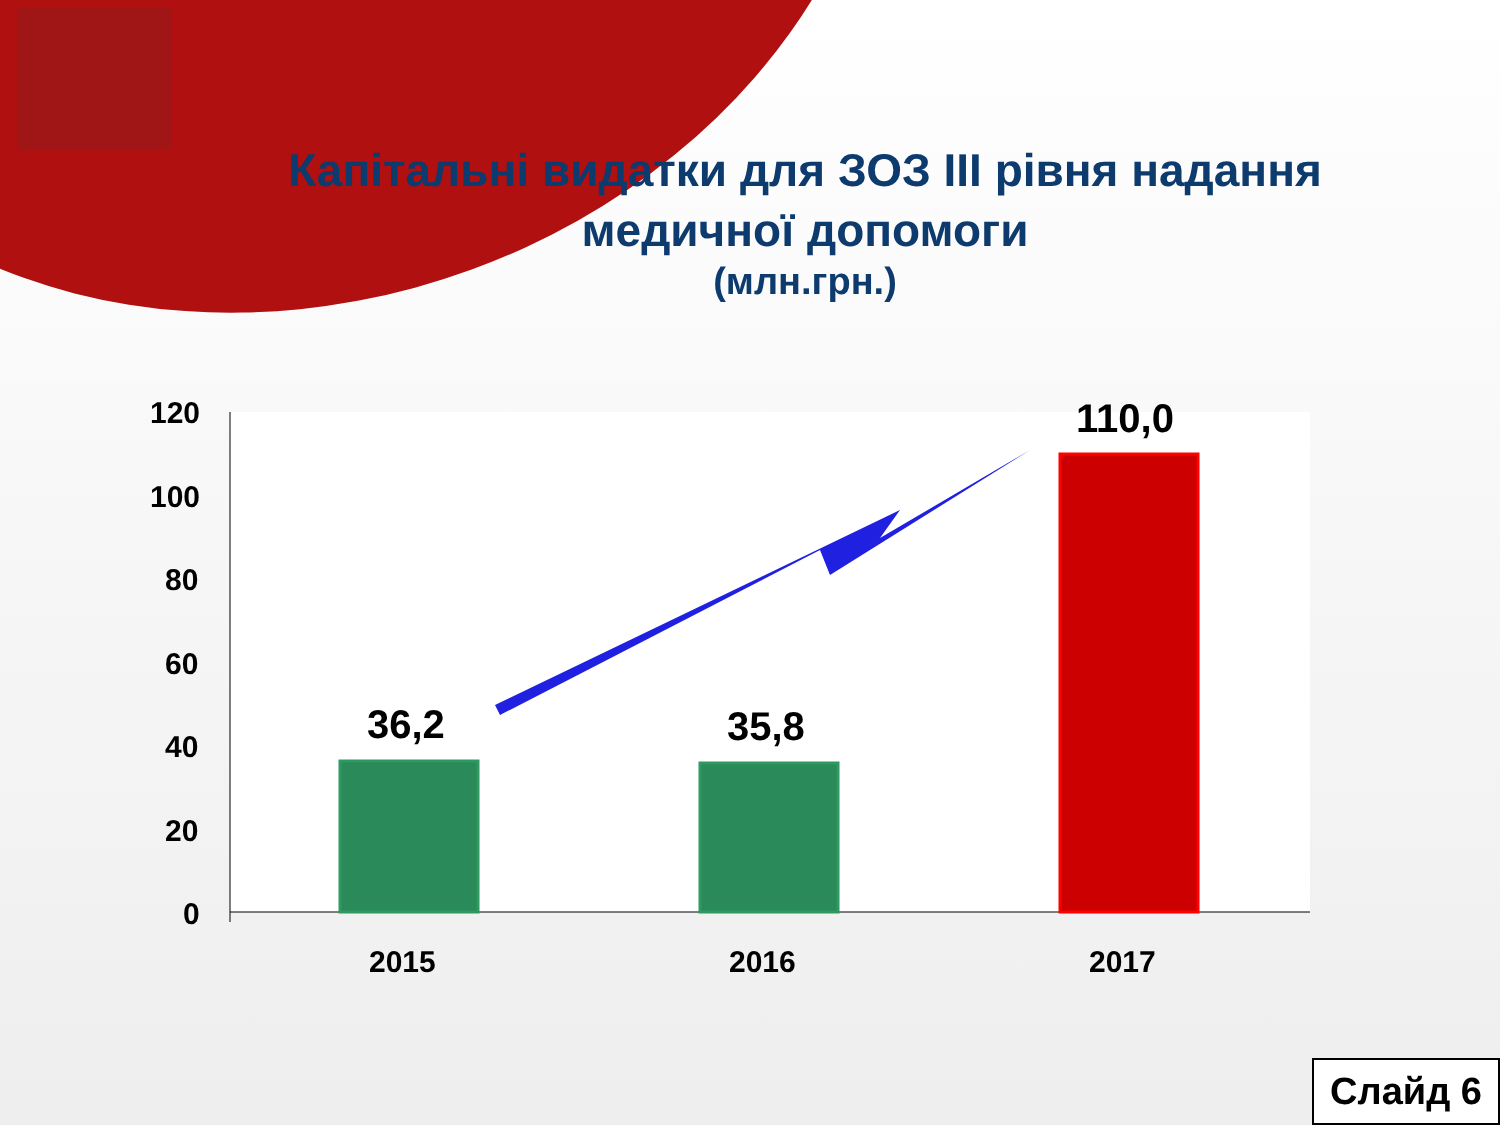Капітальні видатки для ЗОЗ ІІІ рівня надання медичної допомоги
(млн.грн.)
120
100
80
60
40
20
0
36,2 35,8
110,0
2015 2016 2017
Слайд 6